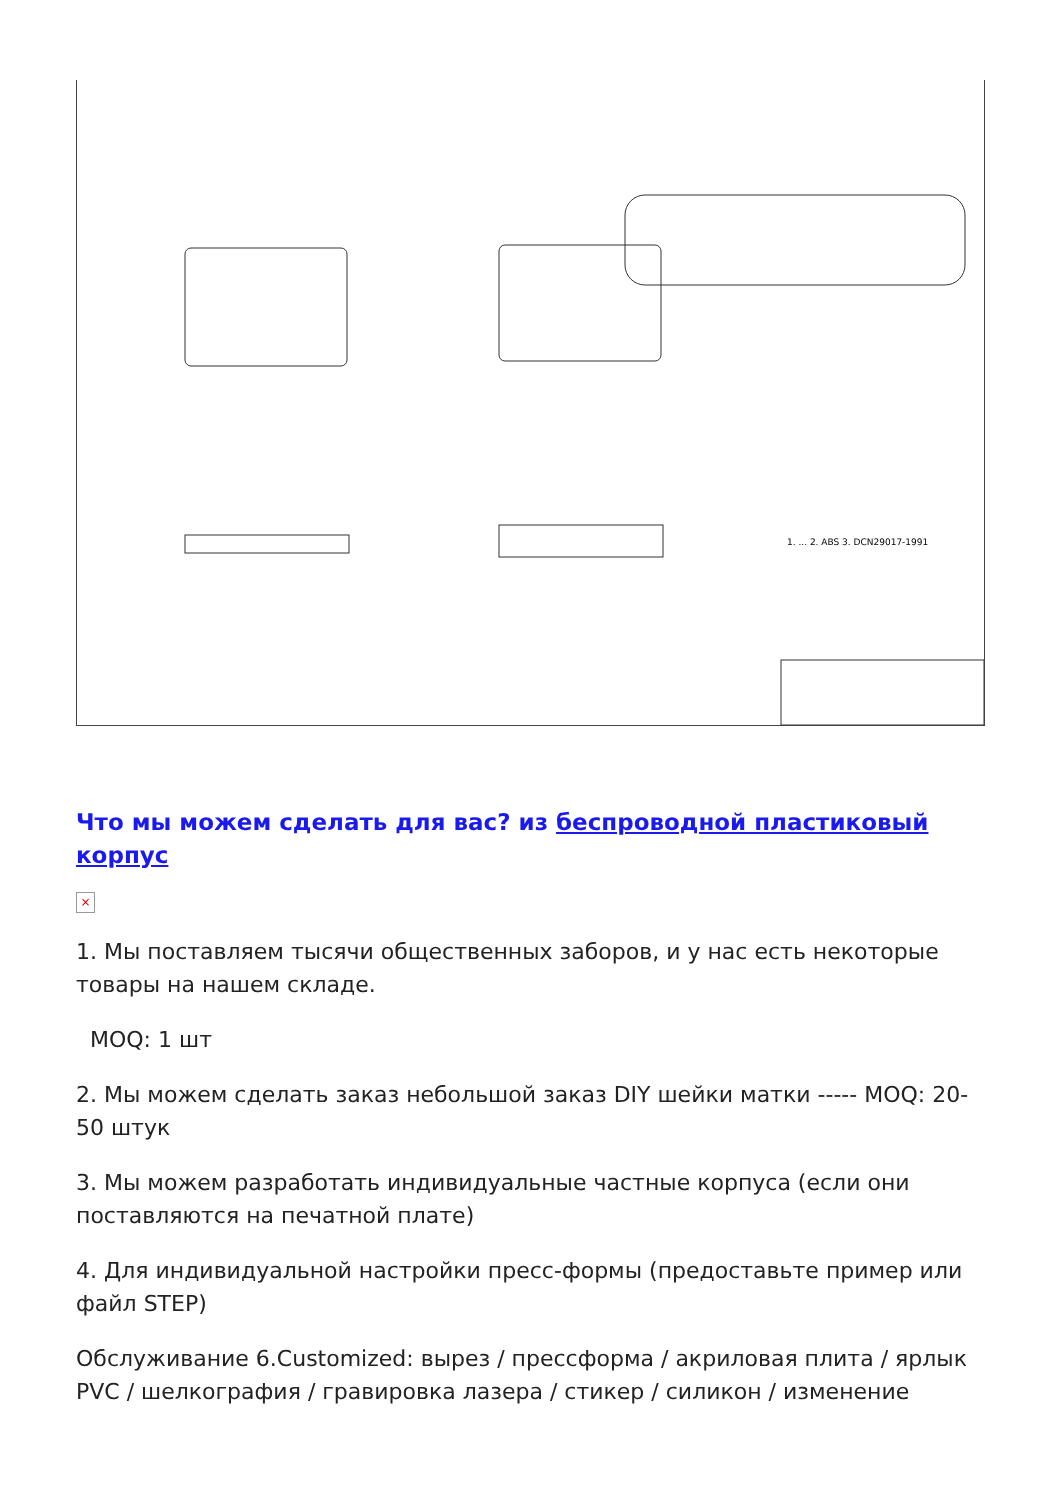1. ... 2. ABS 3. DCN29017-1991
Что мы можем сделать для вас? из беспроводной пластиковый корпус
×
1. Мы поставляем тысячи общественных заборов, и у нас есть некоторые товары на нашем складе.
MOQ: 1 шт
2. Мы можем сделать заказ небольшой заказ DIY шейки матки ----- MOQ: 20-50 штук
3. Мы можем разработать индивидуальные частные корпуса (если они поставляются на печатной плате)
4. Для индивидуальной настройки пресс-формы (предоставьте пример или файл STEP)
Обслуживание 6.Customized: вырез / прессформа / акриловая плита / ярлык PVC / шелкография / гравировка лазера / стикер / силикон / изменение